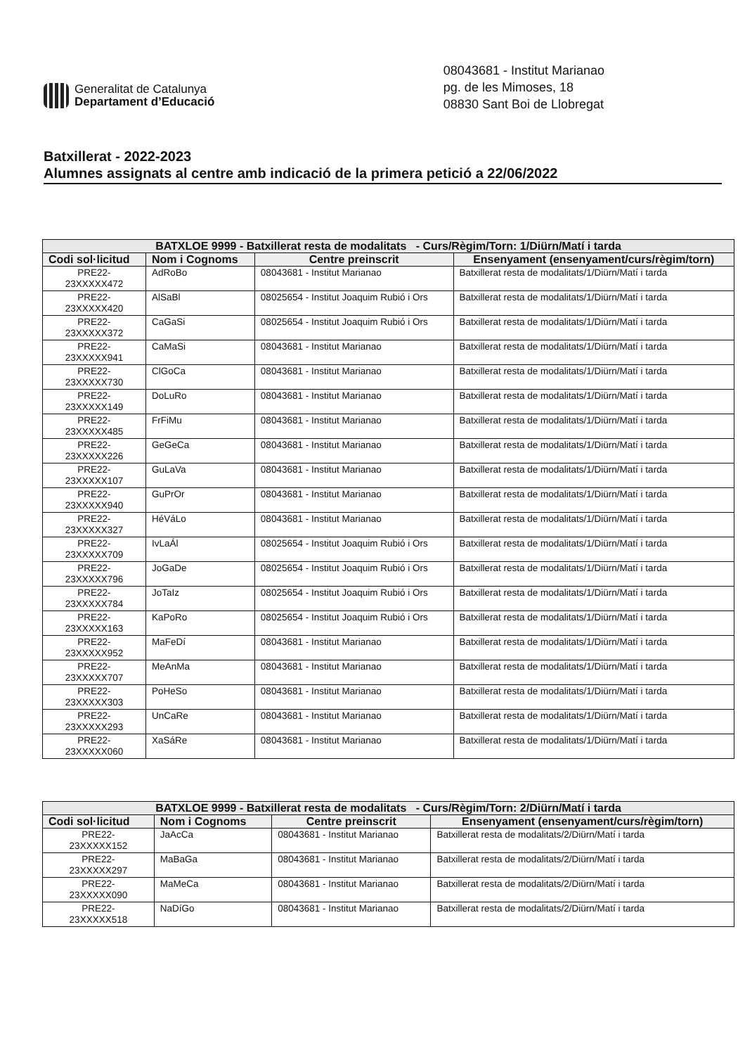Generalitat de Catalunya
Departament d’Educació
08043681 - Institut Marianao
pg. de les Mimoses, 18
08830 Sant Boi de Llobregat
Batxillerat - 2022-2023
Alumnes assignats al centre amb indicació de la primera petició a 22/06/2022
| BATXLOE 9999 - Batxillerat resta de modalitats - Curs/Règim/Torn: 1/Diürn/Matí i tarda | | | |
| Codi sol·licitud | Nom i Cognoms | Centre preinscrit | Ensenyament (ensenyament/curs/règim/torn) |
| PRE22- 23XXXXX472 | AdRoBo | 08043681 - Institut Marianao | Batxillerat resta de modalitats/1/Diürn/Matí i tarda |
| PRE22- 23XXXXX420 | AlSaBl | 08025654 - Institut Joaquim Rubió i Ors | Batxillerat resta de modalitats/1/Diürn/Matí i tarda |
| PRE22- 23XXXXX372 | CaGaSi | 08025654 - Institut Joaquim Rubió i Ors | Batxillerat resta de modalitats/1/Diürn/Matí i tarda |
| PRE22- 23XXXXX941 | CaMaSi | 08043681 - Institut Marianao | Batxillerat resta de modalitats/1/Diürn/Matí i tarda |
| PRE22- 23XXXXX730 | ClGoCa | 08043681 - Institut Marianao | Batxillerat resta de modalitats/1/Diürn/Matí i tarda |
| PRE22- 23XXXXX149 | DoLuRo | 08043681 - Institut Marianao | Batxillerat resta de modalitats/1/Diürn/Matí i tarda |
| PRE22- 23XXXXX485 | FrFiMu | 08043681 - Institut Marianao | Batxillerat resta de modalitats/1/Diürn/Matí i tarda |
| PRE22- 23XXXXX226 | GeGeCa | 08043681 - Institut Marianao | Batxillerat resta de modalitats/1/Diürn/Matí i tarda |
| PRE22- 23XXXXX107 | GuLaVa | 08043681 - Institut Marianao | Batxillerat resta de modalitats/1/Diürn/Matí i tarda |
| PRE22- 23XXXXX940 | GuPrOr | 08043681 - Institut Marianao | Batxillerat resta de modalitats/1/Diürn/Matí i tarda |
| PRE22- 23XXXXX327 | HéVáLo | 08043681 - Institut Marianao | Batxillerat resta de modalitats/1/Diürn/Matí i tarda |
| PRE22- 23XXXXX709 | IvLaÁl | 08025654 - Institut Joaquim Rubió i Ors | Batxillerat resta de modalitats/1/Diürn/Matí i tarda |
| PRE22- 23XXXXX796 | JoGaDe | 08025654 - Institut Joaquim Rubió i Ors | Batxillerat resta de modalitats/1/Diürn/Matí i tarda |
| PRE22- 23XXXXX784 | JoTaIz | 08025654 - Institut Joaquim Rubió i Ors | Batxillerat resta de modalitats/1/Diürn/Matí i tarda |
| PRE22- 23XXXXX163 | KaPoRo | 08025654 - Institut Joaquim Rubió i Ors | Batxillerat resta de modalitats/1/Diürn/Matí i tarda |
| PRE22- 23XXXXX952 | MaFeDí | 08043681 - Institut Marianao | Batxillerat resta de modalitats/1/Diürn/Matí i tarda |
| PRE22- 23XXXXX707 | MeAnMa | 08043681 - Institut Marianao | Batxillerat resta de modalitats/1/Diürn/Matí i tarda |
| PRE22- 23XXXXX303 | PoHeSo | 08043681 - Institut Marianao | Batxillerat resta de modalitats/1/Diürn/Matí i tarda |
| PRE22- 23XXXXX293 | UnCaRe | 08043681 - Institut Marianao | Batxillerat resta de modalitats/1/Diürn/Matí i tarda |
| PRE22- 23XXXXX060 | XaSáRe | 08043681 - Institut Marianao | Batxillerat resta de modalitats/1/Diürn/Matí i tarda |
| BATXLOE 9999 - Batxillerat resta de modalitats - Curs/Règim/Torn: 2/Diürn/Matí i tarda | | | |
| Codi sol·licitud | Nom i Cognoms | Centre preinscrit | Ensenyament (ensenyament/curs/règim/torn) |
| PRE22- 23XXXXX152 | JaAcCa | 08043681 - Institut Marianao | Batxillerat resta de modalitats/2/Diürn/Matí i tarda |
| PRE22- 23XXXXX297 | MaBaGa | 08043681 - Institut Marianao | Batxillerat resta de modalitats/2/Diürn/Matí i tarda |
| PRE22- 23XXXXX090 | MaMeCa | 08043681 - Institut Marianao | Batxillerat resta de modalitats/2/Diürn/Matí i tarda |
| PRE22- 23XXXXX518 | NaDíGo | 08043681 - Institut Marianao | Batxillerat resta de modalitats/2/Diürn/Matí i tarda |